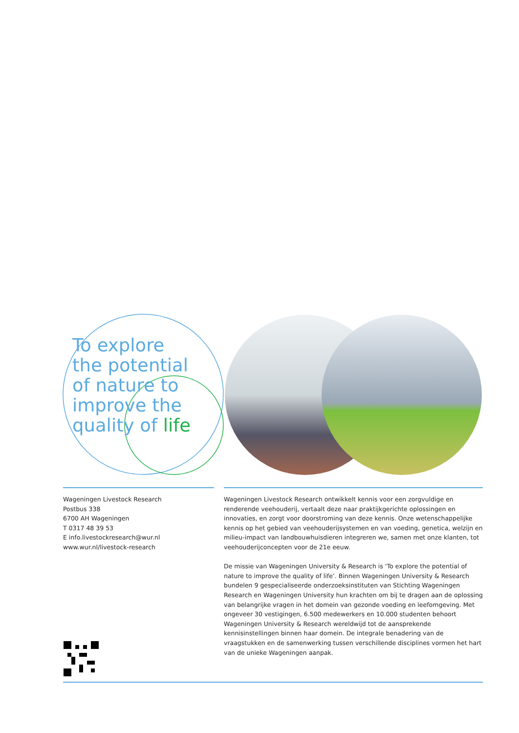To explore
the potential
of nature to
improve the
quality of life
Wageningen Livestock Research
Postbus 338
6700 AH Wageningen
T 0317 48 39 53
E info.livestockresearch@wur.nl
www.wur.nl/livestock-research
Wageningen Livestock Research ontwikkelt kennis voor een zorgvuldige en renderende veehouderij, vertaalt deze naar praktijkgerichte oplossingen en innovaties, en zorgt voor doorstroming van deze kennis. Onze wetenschappelijke kennis op het gebied van veehouderijsystemen en van voeding, genetica, welzijn en milieu-impact van landbouwhuisdieren integreren we, samen met onze klanten, tot veehouderijconcepten voor de 21e eeuw.
De missie van Wageningen University & Research is ‘To explore the potential of nature to improve the quality of life’. Binnen Wageningen University & Research bundelen 9 gespecialiseerde onderzoeksinstituten van Stichting Wageningen Research en Wageningen University hun krachten om bij te dragen aan de oplossing van belangrijke vragen in het domein van gezonde voeding en leefomgeving. Met ongeveer 30 vestigingen, 6.500 medewerkers en 10.000 studenten behoort Wageningen University & Research wereldwijd tot de aansprekende kennisinstellingen binnen haar domein. De integrale benadering van de vraagstukken en de samenwerking tussen verschillende disciplines vormen het hart van de unieke Wageningen aanpak.